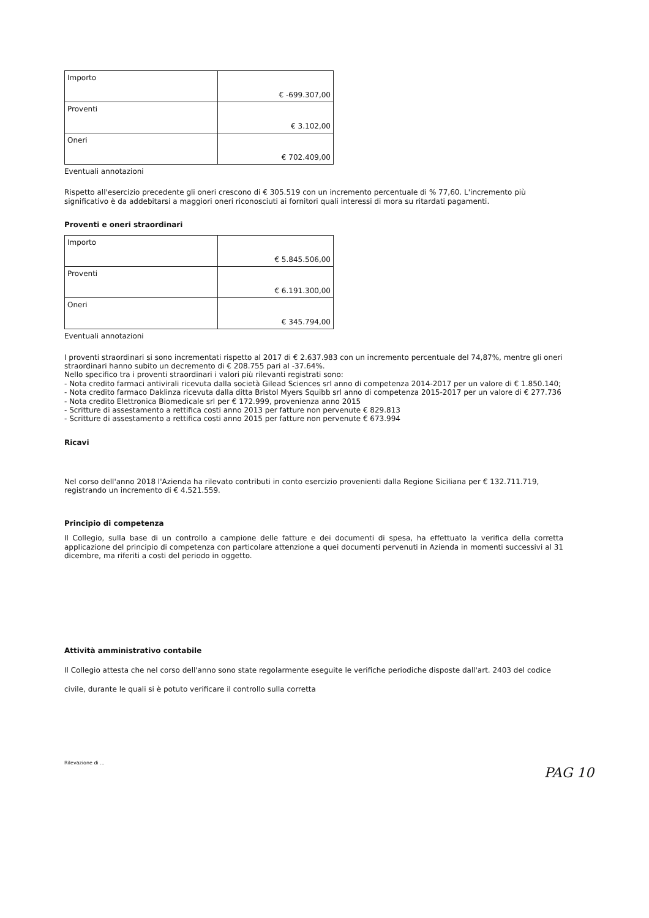| Importo | € -699.307,00 |
| Proventi | € 3.102,00 |
| Oneri | € 702.409,00 |
Eventuali annotazioni
Rispetto all'esercizio precedente gli oneri crescono di € 305.519 con un incremento percentuale di % 77,60. L'incremento più significativo è da addebitarsi a maggiori oneri riconosciuti ai fornitori quali interessi di mora su ritardati pagamenti.
Proventi e oneri straordinari
| Importo | € 5.845.506,00 |
| Proventi | € 6.191.300,00 |
| Oneri | € 345.794,00 |
Eventuali annotazioni
I proventi straordinari si sono incrementati rispetto al 2017 di € 2.637.983 con un incremento percentuale del 74,87%, mentre gli oneri straordinari hanno subito un decremento di € 208.755 pari al -37.64%.
Nello specifico tra i proventi straordinari i valori più rilevanti registrati sono:
- Nota credito farmaci antivirali ricevuta dalla società Gilead Sciences srl anno di competenza 2014-2017 per un valore di € 1.850.140;
- Nota credito farmaco Daklinza ricevuta dalla ditta Bristol Myers Squibb srl anno di competenza 2015-2017 per un valore di € 277.736
- Nota credito Elettronica Biomedicale srl per € 172.999, provenienza anno 2015
- Scritture di assestamento a rettifica costi anno 2013 per fatture non pervenute € 829.813
- Scritture di assestamento a rettifica costi anno 2015 per fatture non pervenute € 673.994
Ricavi
Nel corso dell'anno 2018 l'Azienda ha rilevato contributi in conto esercizio provenienti dalla Regione Siciliana per € 132.711.719, registrando un incremento di € 4.521.559.
Principio di competenza
Il Collegio, sulla base di un controllo a campione delle fatture e dei documenti di spesa, ha effettuato la verifica della corretta applicazione del principio di competenza con particolare attenzione a quei documenti pervenuti in Azienda in momenti successivi al 31 dicembre, ma riferiti a costi del periodo in oggetto.
Attività amministrativo contabile
Il Collegio attesta che nel corso dell'anno sono state regolarmente eseguite le verifiche periodiche disposte dall'art. 2403 del codice civile, durante le quali si è potuto verificare il controllo sulla corretta
Rilevazione di ...
PAG 10